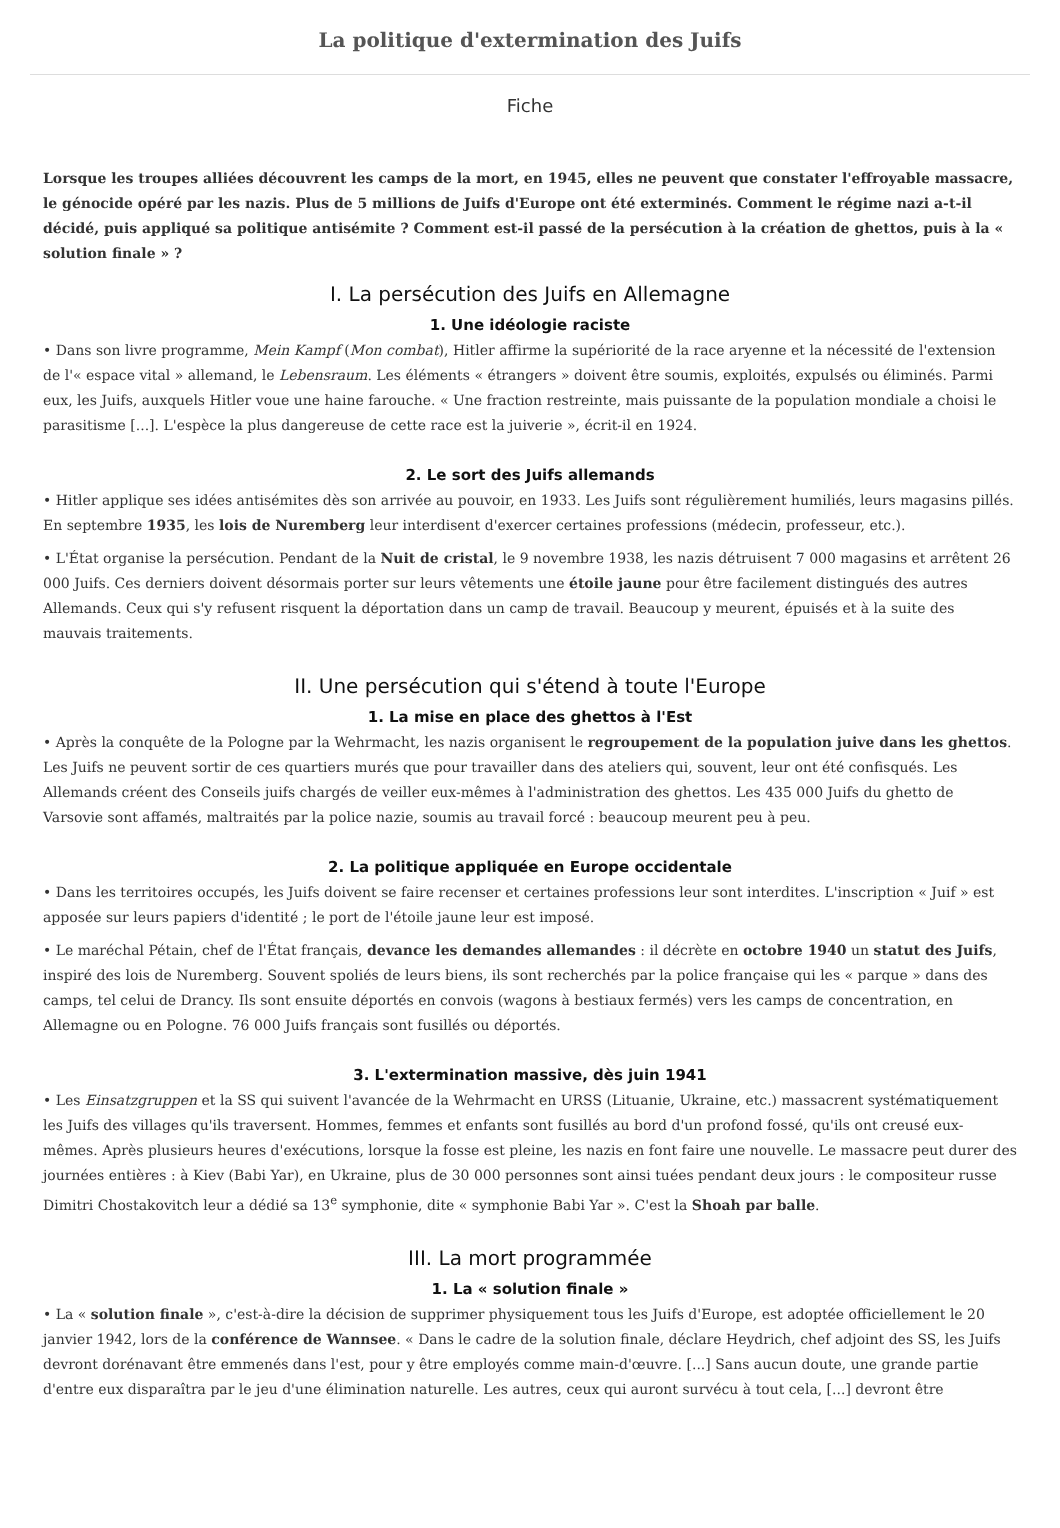La politique d'extermination des Juifs
Fiche
Lorsque les troupes alliées découvrent les camps de la mort, en 1945, elles ne peuvent que constater l'effroyable massacre, le génocide opéré par les nazis. Plus de 5 millions de Juifs d'Europe ont été exterminés. Comment le régime nazi a-t-il décidé, puis appliqué sa politique antisémite ? Comment est-il passé de la persécution à la création de ghettos, puis à la « solution finale » ?
I. La persécution des Juifs en Allemagne
1. Une idéologie raciste
• Dans son livre programme, Mein Kampf (Mon combat), Hitler affirme la supériorité de la race aryenne et la nécessité de l'extension de l'« espace vital » allemand, le Lebensraum. Les éléments « étrangers » doivent être soumis, exploités, expulsés ou éliminés. Parmi eux, les Juifs, auxquels Hitler voue une haine farouche. « Une fraction restreinte, mais puissante de la population mondiale a choisi le parasitisme [...]. L'espèce la plus dangereuse de cette race est la juiverie », écrit-il en 1924.
2. Le sort des Juifs allemands
• Hitler applique ses idées antisémites dès son arrivée au pouvoir, en 1933. Les Juifs sont régulièrement humiliés, leurs magasins pillés. En septembre 1935, les lois de Nuremberg leur interdisent d'exercer certaines professions (médecin, professeur, etc.).
• L'État organise la persécution. Pendant de la Nuit de cristal, le 9 novembre 1938, les nazis détruisent 7 000 magasins et arrêtent 26 000 Juifs. Ces derniers doivent désormais porter sur leurs vêtements une étoile jaune pour être facilement distingués des autres Allemands. Ceux qui s'y refusent risquent la déportation dans un camp de travail. Beaucoup y meurent, épuisés et à la suite des mauvais traitements.
II. Une persécution qui s'étend à toute l'Europe
1. La mise en place des ghettos à l'Est
• Après la conquête de la Pologne par la Wehrmacht, les nazis organisent le regroupement de la population juive dans les ghettos. Les Juifs ne peuvent sortir de ces quartiers murés que pour travailler dans des ateliers qui, souvent, leur ont été confisqués. Les Allemands créent des Conseils juifs chargés de veiller eux-mêmes à l'administration des ghettos. Les 435 000 Juifs du ghetto de Varsovie sont affamés, maltraités par la police nazie, soumis au travail forcé : beaucoup meurent peu à peu.
2. La politique appliquée en Europe occidentale
• Dans les territoires occupés, les Juifs doivent se faire recenser et certaines professions leur sont interdites. L'inscription « Juif » est apposée sur leurs papiers d'identité ; le port de l'étoile jaune leur est imposé.
• Le maréchal Pétain, chef de l'État français, devance les demandes allemandes : il décrète en octobre 1940 un statut des Juifs, inspiré des lois de Nuremberg. Souvent spoliés de leurs biens, ils sont recherchés par la police française qui les « parque » dans des camps, tel celui de Drancy. Ils sont ensuite déportés en convois (wagons à bestiaux fermés) vers les camps de concentration, en Allemagne ou en Pologne. 76 000 Juifs français sont fusillés ou déportés.
3. L'extermination massive, dès juin 1941
• Les Einsatzgruppen et la SS qui suivent l'avancée de la Wehrmacht en URSS (Lituanie, Ukraine, etc.) massacrent systématiquement les Juifs des villages qu'ils traversent. Hommes, femmes et enfants sont fusillés au bord d'un profond fossé, qu'ils ont creusé eux-mêmes. Après plusieurs heures d'exécutions, lorsque la fosse est pleine, les nazis en font faire une nouvelle. Le massacre peut durer des journées entières : à Kiev (Babi Yar), en Ukraine, plus de 30 000 personnes sont ainsi tuées pendant deux jours : le compositeur russe Dimitri Chostakovitch leur a dédié sa 13<sup>e</sup> symphonie, dite « symphonie Babi Yar ». C'est la Shoah par balle.
III. La mort programmée
1. La « solution finale »
• La « solution finale », c'est-à-dire la décision de supprimer physiquement tous les Juifs d'Europe, est adoptée officiellement le 20 janvier 1942, lors de la conférence de Wannsee. « Dans le cadre de la solution finale, déclare Heydrich, chef adjoint des SS, les Juifs devront dorénavant être emmenés dans l'est, pour y être employés comme main-d'œuvre. [...] Sans aucun doute, une grande partie d'entre eux disparaîtra par le jeu d'une élimination naturelle. Les autres, ceux qui auront survécu à tout cela, [...] devront être